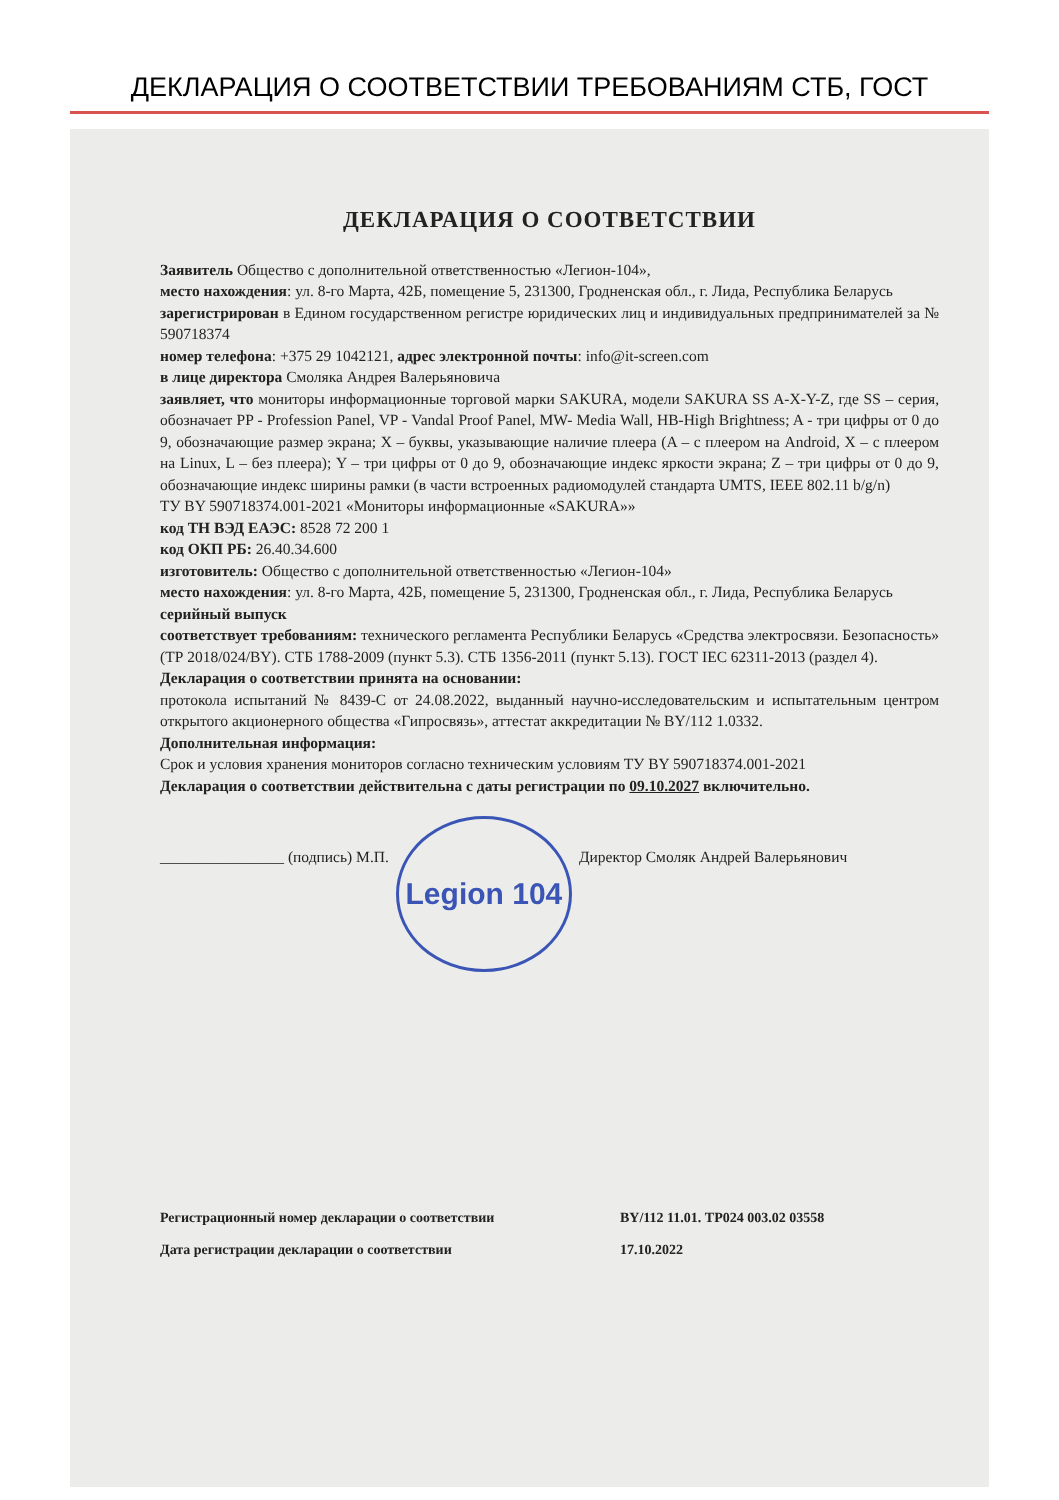ДЕКЛАРАЦИЯ О СООТВЕТСТВИИ ТРЕБОВАНИЯМ СТБ, ГОСТ
ДЕКЛАРАЦИЯ О СООТВЕТСТВИИ
Заявитель Общество с дополнительной ответственностью «Легион-104»,
место нахождения: ул. 8-го Марта, 42Б, помещение 5, 231300, Гродненская обл., г. Лида, Республика Беларусь
зарегистрирован в Едином государственном регистре юридических лиц и индивидуальных предпринимателей за № 590718374
номер телефона: +375 29 1042121, адрес электронной почты: info@it-screen.com
в лице директора Смоляка Андрея Валерьяновича
заявляет, что мониторы информационные торговой марки SAKURA, модели SAKURA SS A-X-Y-Z, где SS – серия, обозначает PP - Profession Panel, VP - Vandal Proof Panel, MW- Media Wall, HB-High Brightness; A - три цифры от 0 до 9, обозначающие размер экрана; X – буквы, указывающие наличие плеера (A – с плеером на Android, X – с плеером на Linux, L – без плеера); Y – три цифры от 0 до 9, обозначающие индекс яркости экрана; Z – три цифры от 0 до 9, обозначающие индекс ширины рамки (в части встроенных радиомодулей стандарта UMTS, IEEE 802.11 b/g/n)
ТУ BY 590718374.001-2021 «Мониторы информационные «SAKURA»»
код ТН ВЭД ЕАЭС: 8528 72 200 1
код ОКП РБ: 26.40.34.600
изготовитель: Общество с дополнительной ответственностью «Легион-104»
место нахождения: ул. 8-го Марта, 42Б, помещение 5, 231300, Гродненская обл., г. Лида, Республика Беларусь
серийный выпуск
соответствует требованиям: технического регламента Республики Беларусь «Средства электросвязи. Безопасность» (ТР 2018/024/BY). СТБ 1788-2009 (пункт 5.3). СТБ 1356-2011 (пункт 5.13). ГОСТ IEC 62311-2013 (раздел 4).
Декларация о соответствии принята на основании:
протокола испытаний № 8439-С от 24.08.2022, выданный научно-исследовательским и испытательным центром открытого акционерного общества «Гипросвязь», аттестат аккредитации № BY/112 1.0332.
Дополнительная информация:
Срок и условия хранения мониторов согласно техническим условиям ТУ BY 590718374.001-2021
Декларация о соответствии действительна с даты регистрации по 09.10.2027 включительно.
________________ (подпись) М.П.
Legion 104
Директор Смоляк Андрей Валерьянович
Регистрационный номер декларации о соответствии BY/112 11.01. ТР024 003.02 03558
Дата регистрации декларации о соответствии 17.10.2022